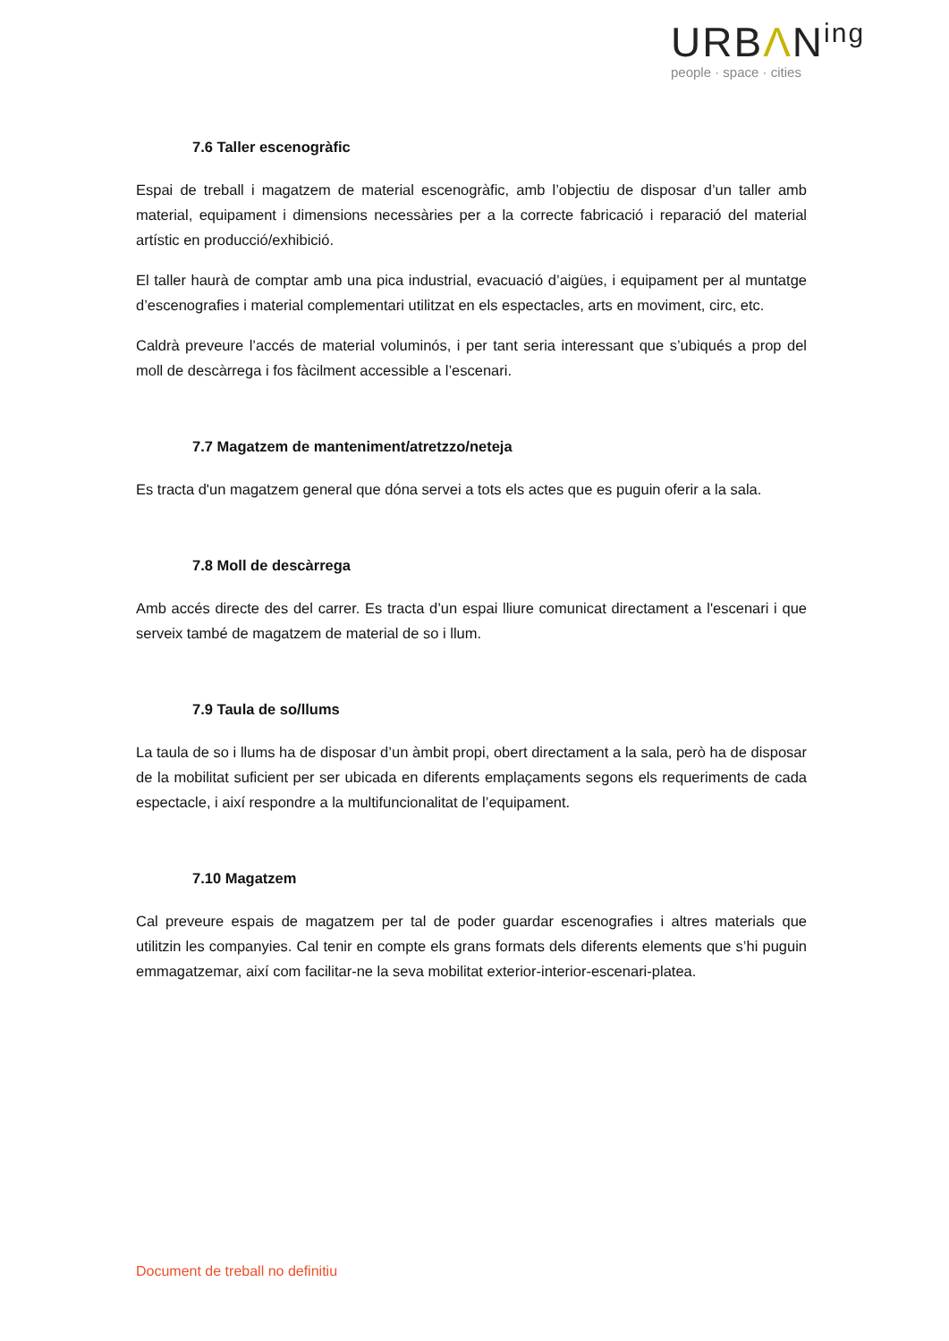URBΛN<sup>ing</sup>
people · space · cities
7.6 Taller escenogràfic
Espai de treball i magatzem de material escenogràfic, amb l’objectiu de disposar d’un taller amb material, equipament i dimensions necessàries per a la correcte fabricació i reparació del material artístic en producció/exhibició.
El taller haurà de comptar amb una pica industrial, evacuació d’aigües, i equipament per al muntatge d’escenografies i material complementari utilitzat en els espectacles, arts en moviment, circ, etc.
Caldrà preveure l’accés de material voluminós, i per tant seria interessant que s’ubiqués a prop del moll de descàrrega i fos fàcilment accessible a l’escenari.
7.7 Magatzem de manteniment/atretzzo/neteja
Es tracta d'un magatzem general que dóna servei a tots els actes que es puguin oferir a la sala.
7.8 Moll de descàrrega
Amb accés directe des del carrer. Es tracta d’un espai lliure comunicat directament a l'escenari i que serveix també de magatzem de material de so i llum.
7.9 Taula de so/llums
La taula de so i llums ha de disposar d’un àmbit propi, obert directament a la sala, però ha de disposar de la mobilitat suficient per ser ubicada en diferents emplaçaments segons els requeriments de cada espectacle, i així respondre a la multifuncionalitat de l’equipament.
7.10 Magatzem
Cal preveure espais de magatzem per tal de poder guardar escenografies i altres materials que utilitzin les companyies. Cal tenir en compte els grans formats dels diferents elements que s’hi puguin emmagatzemar, així com facilitar-ne la seva mobilitat exterior-interior-escenari-platea.
Document de treball no definitiu